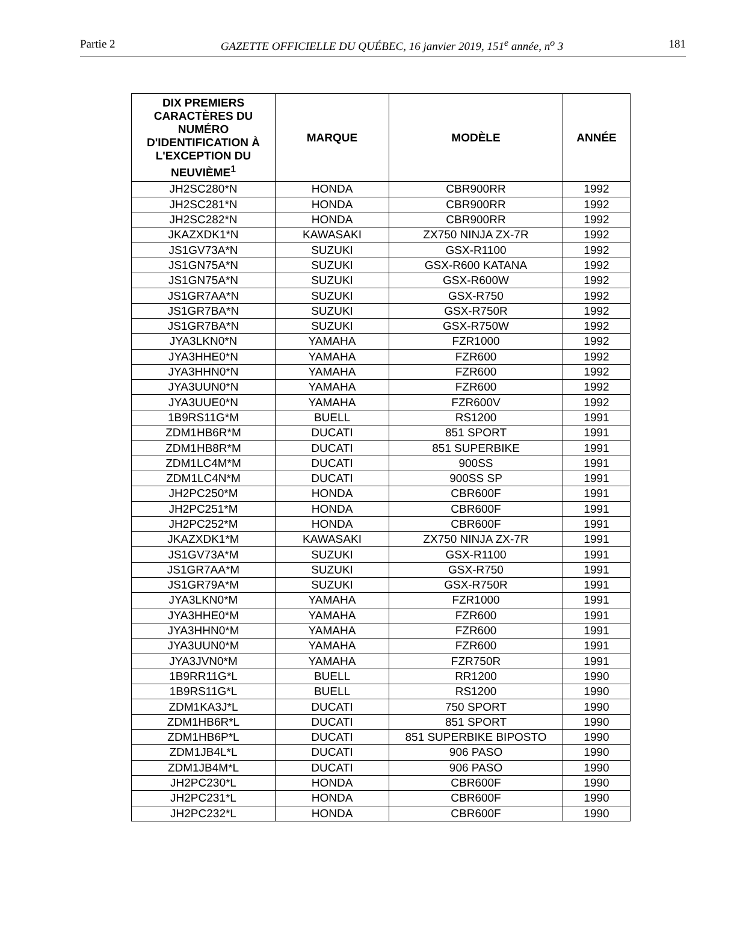Partie 2 GAZETTE OFFICIELLE DU QUÉBEC, 16 janvier 2019, 151<sup>e</sup> année, n<sup>o</sup> 3 181
| DIX PREMIERS CARACTÈRES DU NUMÉRO D'IDENTIFICATION À L'EXCEPTION DU NEUVIÈME<sup>1</sup> | MARQUE | MODÈLE | ANNÉE |
| --- | --- | --- | --- |
| JH2SC280*N | HONDA | CBR900RR | 1992 |
| JH2SC281*N | HONDA | CBR900RR | 1992 |
| JH2SC282*N | HONDA | CBR900RR | 1992 |
| JKAZXDK1*N | KAWASAKI | ZX750 NINJA ZX-7R | 1992 |
| JS1GV73A*N | SUZUKI | GSX-R1100 | 1992 |
| JS1GN75A*N | SUZUKI | GSX-R600 KATANA | 1992 |
| JS1GN75A*N | SUZUKI | GSX-R600W | 1992 |
| JS1GR7AA*N | SUZUKI | GSX-R750 | 1992 |
| JS1GR7BA*N | SUZUKI | GSX-R750R | 1992 |
| JS1GR7BA*N | SUZUKI | GSX-R750W | 1992 |
| JYA3LKN0*N | YAMAHA | FZR1000 | 1992 |
| JYA3HHE0*N | YAMAHA | FZR600 | 1992 |
| JYA3HHN0*N | YAMAHA | FZR600 | 1992 |
| JYA3UUN0*N | YAMAHA | FZR600 | 1992 |
| JYA3UUE0*N | YAMAHA | FZR600V | 1992 |
| 1B9RS11G*M | BUELL | RS1200 | 1991 |
| ZDM1HB6R*M | DUCATI | 851 SPORT | 1991 |
| ZDM1HB8R*M | DUCATI | 851 SUPERBIKE | 1991 |
| ZDM1LC4M*M | DUCATI | 900SS | 1991 |
| ZDM1LC4N*M | DUCATI | 900SS SP | 1991 |
| JH2PC250*M | HONDA | CBR600F | 1991 |
| JH2PC251*M | HONDA | CBR600F | 1991 |
| JH2PC252*M | HONDA | CBR600F | 1991 |
| JKAZXDK1*M | KAWASAKI | ZX750 NINJA ZX-7R | 1991 |
| JS1GV73A*M | SUZUKI | GSX-R1100 | 1991 |
| JS1GR7AA*M | SUZUKI | GSX-R750 | 1991 |
| JS1GR79A*M | SUZUKI | GSX-R750R | 1991 |
| JYA3LKN0*M | YAMAHA | FZR1000 | 1991 |
| JYA3HHE0*M | YAMAHA | FZR600 | 1991 |
| JYA3HHN0*M | YAMAHA | FZR600 | 1991 |
| JYA3UUN0*M | YAMAHA | FZR600 | 1991 |
| JYA3JVN0*M | YAMAHA | FZR750R | 1991 |
| 1B9RR11G*L | BUELL | RR1200 | 1990 |
| 1B9RS11G*L | BUELL | RS1200 | 1990 |
| ZDM1KA3J*L | DUCATI | 750 SPORT | 1990 |
| ZDM1HB6R*L | DUCATI | 851 SPORT | 1990 |
| ZDM1HB6P*L | DUCATI | 851 SUPERBIKE BIPOSTO | 1990 |
| ZDM1JB4L*L | DUCATI | 906 PASO | 1990 |
| ZDM1JB4M*L | DUCATI | 906 PASO | 1990 |
| JH2PC230*L | HONDA | CBR600F | 1990 |
| JH2PC231*L | HONDA | CBR600F | 1990 |
| JH2PC232*L | HONDA | CBR600F | 1990 |